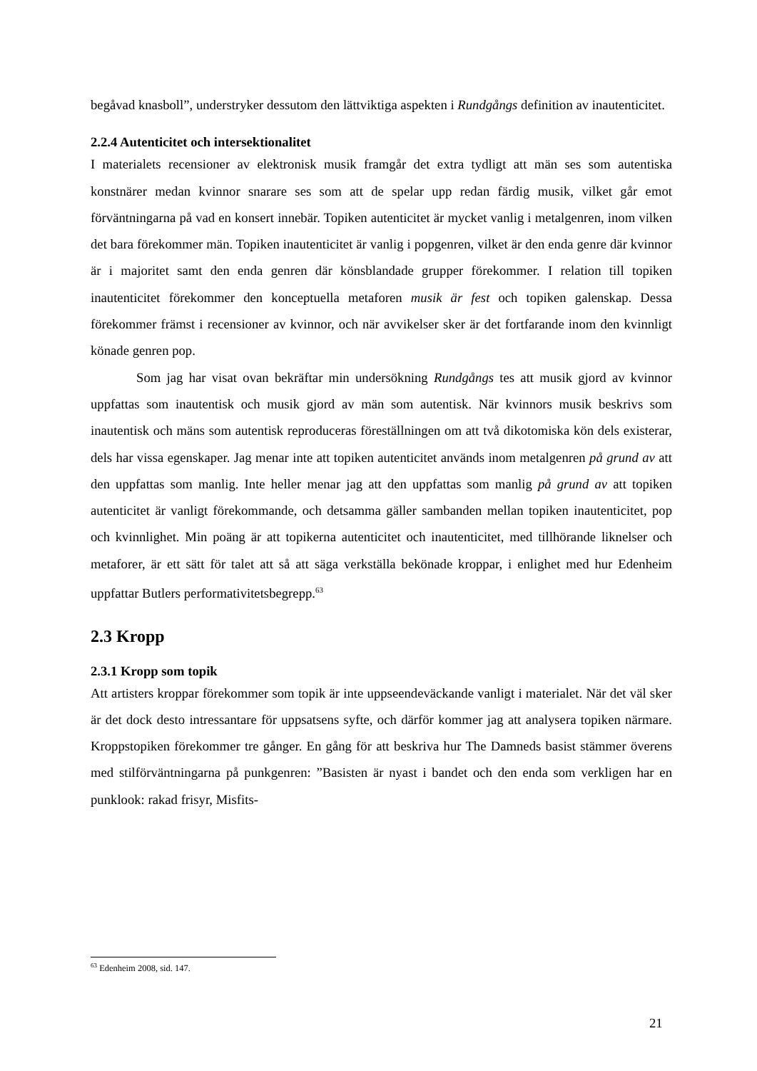begåvad knasboll”, understryker dessutom den lättviktiga aspekten i Rundgångs definition av inautenticitet.
2.2.4 Autenticitet och intersektionalitet
I materialets recensioner av elektronisk musik framgår det extra tydligt att män ses som autentiska konstnärer medan kvinnor snarare ses som att de spelar upp redan färdig musik, vilket går emot förväntningarna på vad en konsert innebär. Topiken autenticitet är mycket vanlig i metalgenren, inom vilken det bara förekommer män. Topiken inautenticitet är vanlig i popgenren, vilket är den enda genre där kvinnor är i majoritet samt den enda genren där könsblandade grupper förekommer. I relation till topiken inautenticitet förekommer den konceptuella metaforen musik är fest och topiken galenskap. Dessa förekommer främst i recensioner av kvinnor, och när avvikelser sker är det fortfarande inom den kvinnligt könade genren pop.
Som jag har visat ovan bekräftar min undersökning Rundgångs tes att musik gjord av kvinnor uppfattas som inautentisk och musik gjord av män som autentisk. När kvinnors musik beskrivs som inautentisk och mäns som autentisk reproduceras föreställningen om att två dikotomiska kön dels existerar, dels har vissa egenskaper. Jag menar inte att topiken autenticitet används inom metalgenren på grund av att den uppfattas som manlig. Inte heller menar jag att den uppfattas som manlig på grund av att topiken autenticitet är vanligt förekommande, och detsamma gäller sambanden mellan topiken inautenticitet, pop och kvinnlighet. Min poäng är att topikerna autenticitet och inautenticitet, med tillhörande liknelser och metaforer, är ett sätt för talet att så att säga verkställa bekönade kroppar, i enlighet med hur Edenheim uppfattar Butlers performativitetsbegrepp.<sup>63</sup>
2.3 Kropp
2.3.1 Kropp som topik
Att artisters kroppar förekommer som topik är inte uppseendeväckande vanligt i materialet. När det väl sker är det dock desto intressantare för uppsatsens syfte, och därför kommer jag att analysera topiken närmare. Kroppstopiken förekommer tre gånger. En gång för att beskriva hur The Damneds basist stämmer överens med stilförväntningarna på punkgenren: ”Basisten är nyast i bandet och den enda som verkligen har en punklook: rakad frisyr, Misfits-
<sup>63</sup> Edenheim 2008, sid. 147.
21